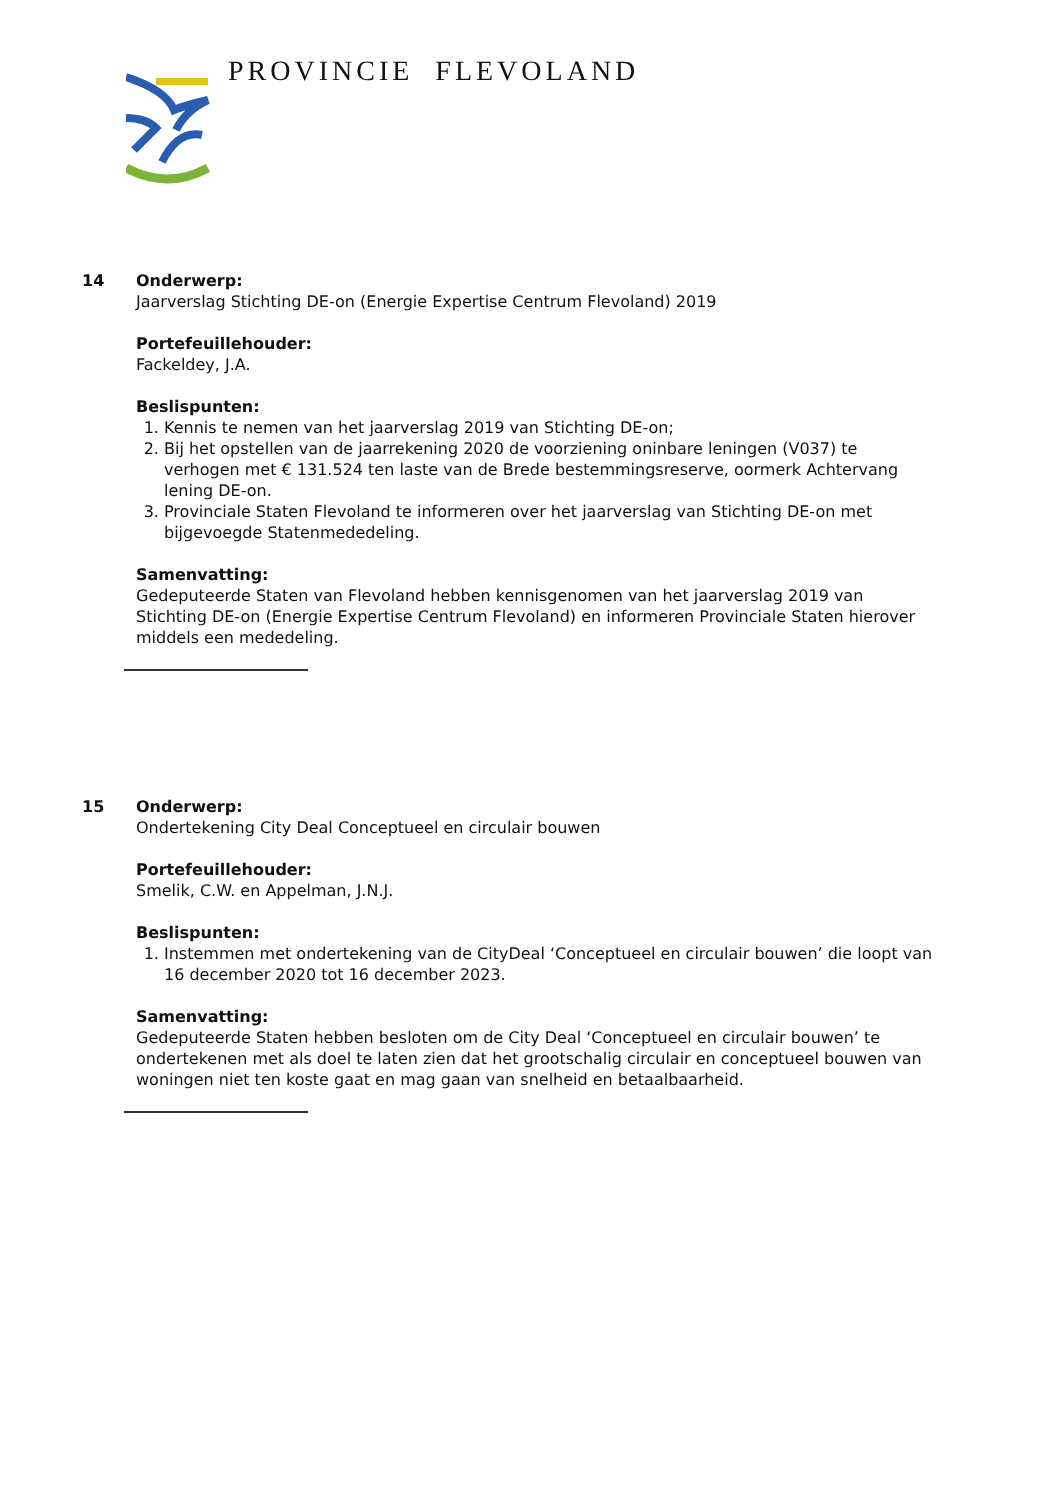PROVINCIE FLEVOLAND
14 Onderwerp:
Jaarverslag Stichting DE-on (Energie Expertise Centrum Flevoland) 2019
Portefeuillehouder:
Fackeldey, J.A.
Beslispunten:
1. Kennis te nemen van het jaarverslag 2019 van Stichting DE-on;
2. Bij het opstellen van de jaarrekening 2020 de voorziening oninbare leningen (V037) te verhogen met € 131.524 ten laste van de Brede bestemmingsreserve, oormerk Achtervang lening DE-on.
3. Provinciale Staten Flevoland te informeren over het jaarverslag van Stichting DE-on met bijgevoegde Statenmededeling.
Samenvatting:
Gedeputeerde Staten van Flevoland hebben kennisgenomen van het jaarverslag 2019 van Stichting DE-on (Energie Expertise Centrum Flevoland) en informeren Provinciale Staten hierover middels een mededeling.
15 Onderwerp:
Ondertekening City Deal Conceptueel en circulair bouwen
Portefeuillehouder:
Smelik, C.W. en Appelman, J.N.J.
Beslispunten:
1. Instemmen met ondertekening van de CityDeal ‘Conceptueel en circulair bouwen’ die loopt van 16 december 2020 tot 16 december 2023.
Samenvatting:
Gedeputeerde Staten hebben besloten om de City Deal ‘Conceptueel en circulair bouwen’ te ondertekenen met als doel te laten zien dat het grootschalig circulair en conceptueel bouwen van woningen niet ten koste gaat en mag gaan van snelheid en betaalbaarheid.